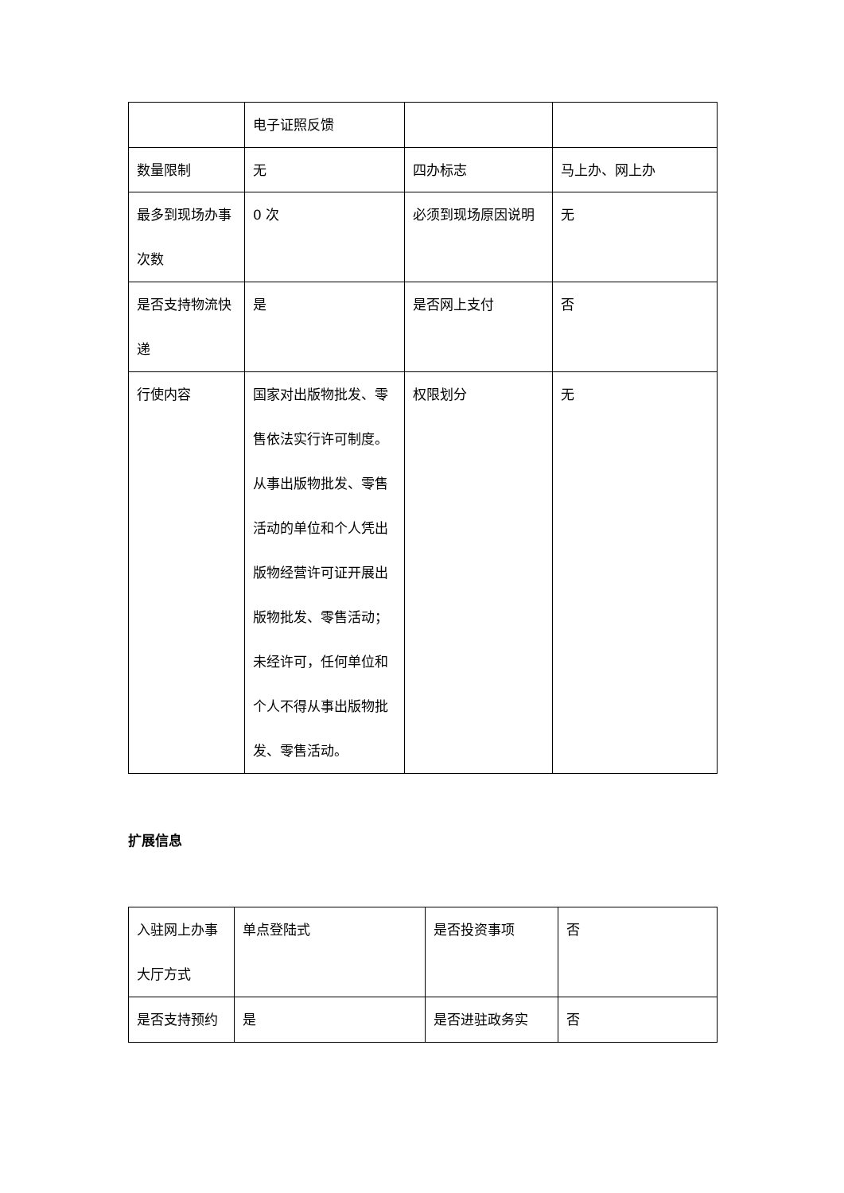| | 电子证照反馈 | | |
| 数量限制 | 无 | 四办标志 | 马上办、网上办 |
| 最多到现场办事次数 | 0 次 | 必须到现场原因说明 | 无 |
| 是否支持物流快递 | 是 | 是否网上支付 | 否 |
| 行使内容 | 国家对出版物批发、零售依法实行许可制度。从事出版物批发、零售活动的单位和个人凭出版物经营许可证开展出版物批发、零售活动； 未经许可，任何单位和个人不得从事出版物批发、零售活动。 | 权限划分 | 无 |
扩展信息
| 入驻网上办事大厅方式 | 单点登陆式 | 是否投资事项 | 否 |
| 是否支持预约 | 是 | 是否进驻政务实 | 否 |